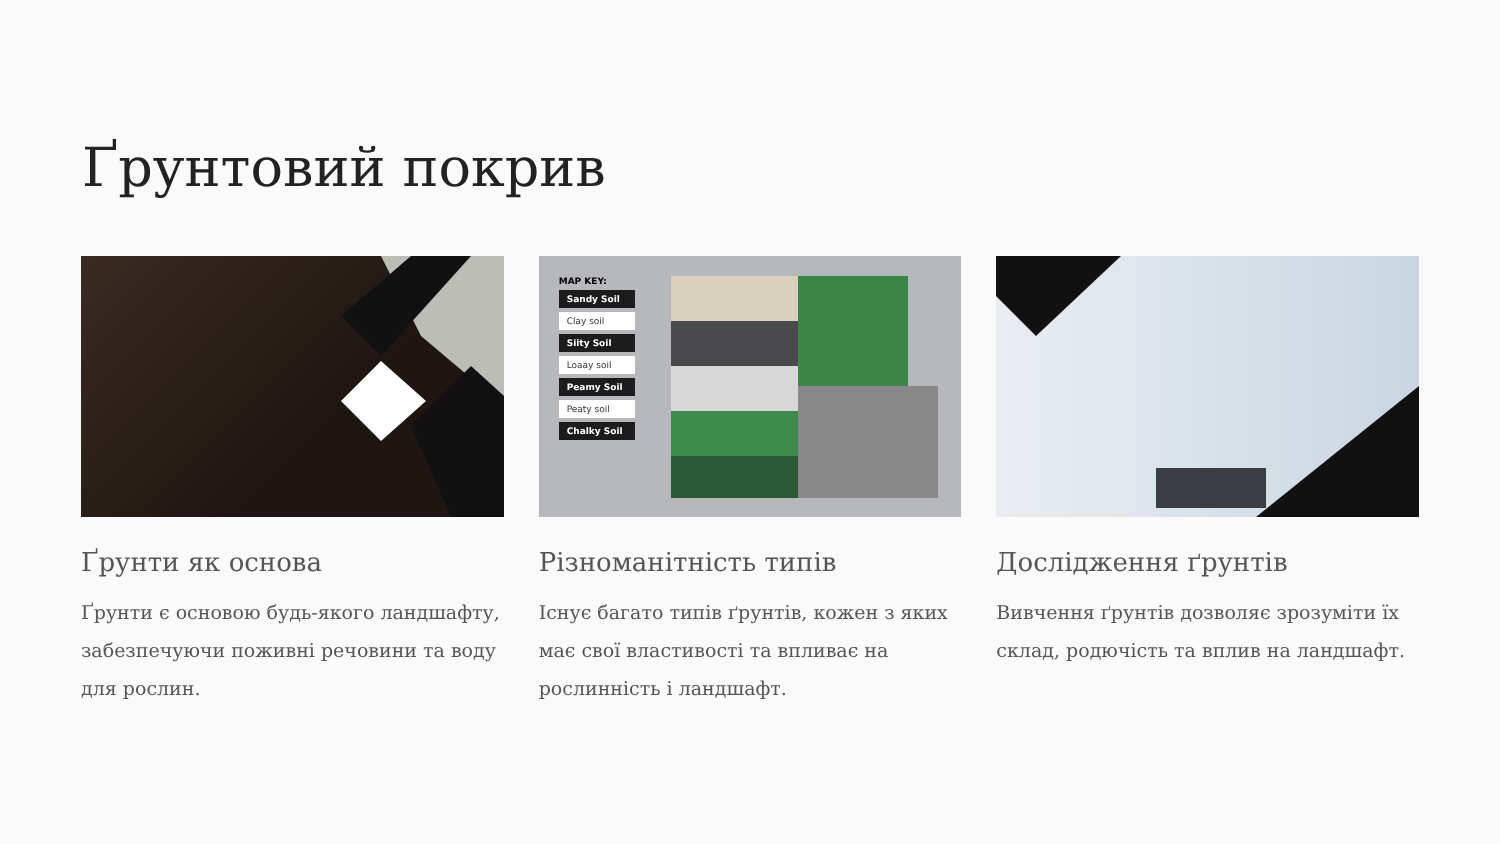Ґрунтовий покрив
Ґрунти як основа
Ґрунти є основою будь-якого ландшафту, забезпечуючи поживні речовини та воду для рослин.
MAP KEY:
Sandy Soil
Clay soil
Siity Soil
Loaay soil
Peamy Soil
Peaty soil
Chalky Soil
Різноманітність типів
Існує багато типів ґрунтів, кожен з яких має свої властивості та впливає на рослинність і ландшафт.
Дослідження ґрунтів
Вивчення ґрунтів дозволяє зрозуміти їх склад, родючість та вплив на ландшафт.